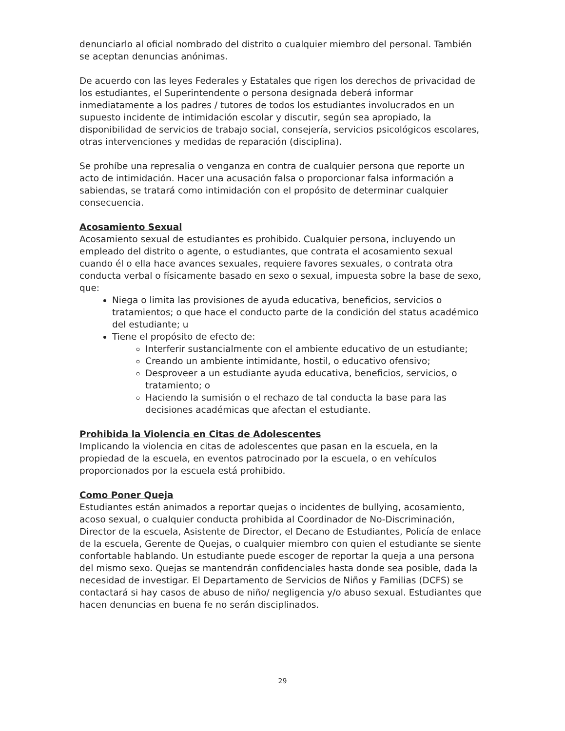denunciarlo al oficial nombrado del distrito o cualquier miembro del personal. También se aceptan denuncias anónimas.
De acuerdo con las leyes Federales y Estatales que rigen los derechos de privacidad de los estudiantes, el Superintendente o persona designada deberá informar inmediatamente a los padres / tutores de todos los estudiantes involucrados en un supuesto incidente de intimidación escolar y discutir, según sea apropiado, la disponibilidad de servicios de trabajo social, consejería, servicios psicológicos escolares, otras intervenciones y medidas de reparación (disciplina).
Se prohíbe una represalia o venganza en contra de cualquier persona que reporte un acto de intimidación. Hacer una acusación falsa o proporcionar falsa información a sabiendas, se tratará como intimidación con el propósito de determinar cualquier consecuencia.
Acosamiento Sexual
Acosamiento sexual de estudiantes es prohibido. Cualquier persona, incluyendo un empleado del distrito o agente, o estudiantes, que contrata el acosamiento sexual cuando él o ella hace avances sexuales, requiere favores sexuales, o contrata otra conducta verbal o físicamente basado en sexo o sexual, impuesta sobre la base de sexo, que:
Niega o limita las provisiones de ayuda educativa, beneficios, servicios o tratamientos; o que hace el conducto parte de la condición del status académico del estudiante; u
Tiene el propósito de efecto de:
Interferir sustancialmente con el ambiente educativo de un estudiante;
Creando un ambiente intimidante, hostil, o educativo ofensivo;
Desproveer a un estudiante ayuda educativa, beneficios, servicios, o tratamiento; o
Haciendo la sumisión o el rechazo de tal conducta la base para las decisiones académicas que afectan el estudiante.
Prohibida la Violencia en Citas de Adolescentes
Implicando la violencia en citas de adolescentes que pasan en la escuela, en la propiedad de la escuela, en eventos patrocinado por la escuela, o en vehículos proporcionados por la escuela está prohibido.
Como Poner Queja
Estudiantes están animados a reportar quejas o incidentes de bullying, acosamiento, acoso sexual, o cualquier conducta prohibida al Coordinador de No-Discriminación, Director de la escuela, Asistente de Director, el Decano de Estudiantes, Policía de enlace de la escuela, Gerente de Quejas, o cualquier miembro con quien el estudiante se siente confortable hablando. Un estudiante puede escoger de reportar la queja a una persona del mismo sexo. Quejas se mantendrán confidenciales hasta donde sea posible, dada la necesidad de investigar. El Departamento de Servicios de Niños y Familias (DCFS) se contactará si hay casos de abuso de niño/ negligencia y/o abuso sexual. Estudiantes que hacen denuncias en buena fe no serán disciplinados.
29